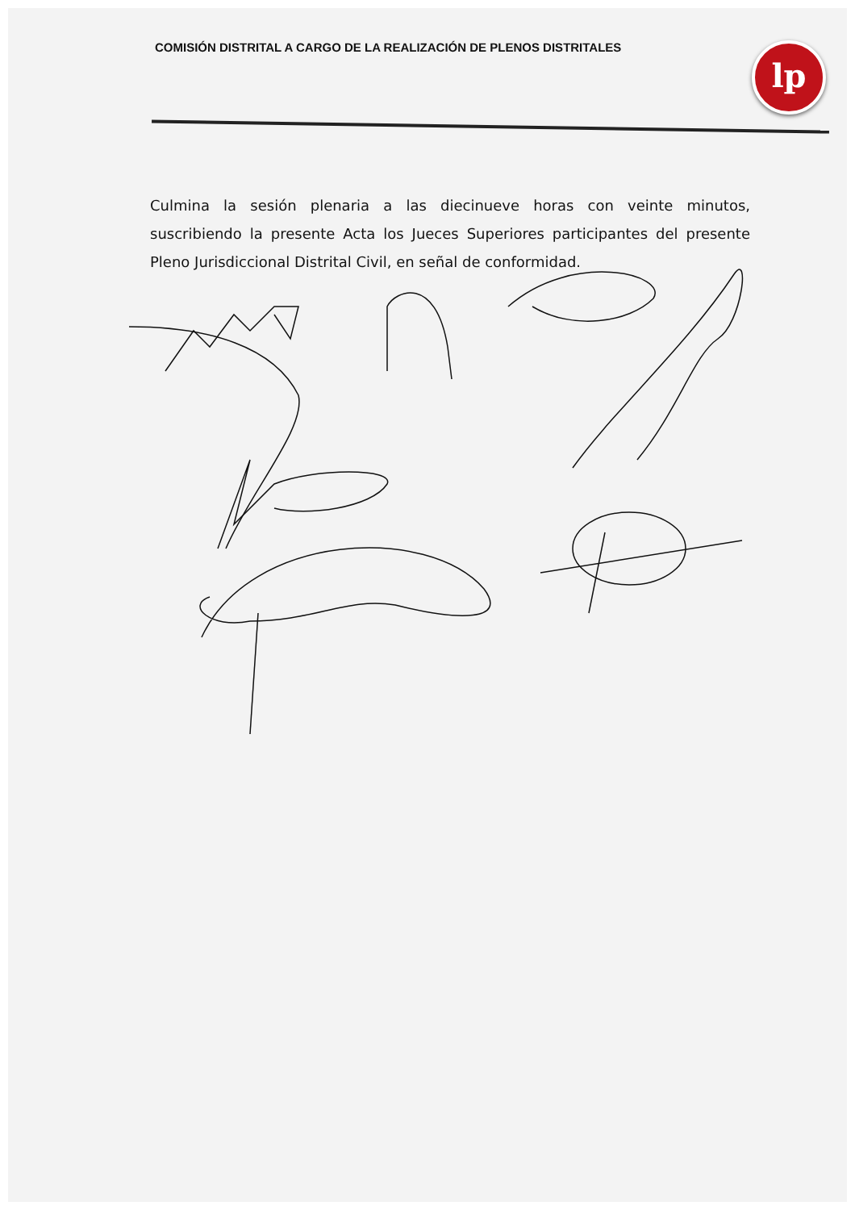COMISIÓN DISTRITAL A CARGO DE LA REALIZACIÓN DE PLENOS DISTRITALES
lp
Culmina la sesión plenaria a las diecinueve horas con veinte minutos, suscribiendo la presente Acta los Jueces Superiores participantes del presente Pleno Jurisdiccional Distrital Civil, en señal de conformidad.